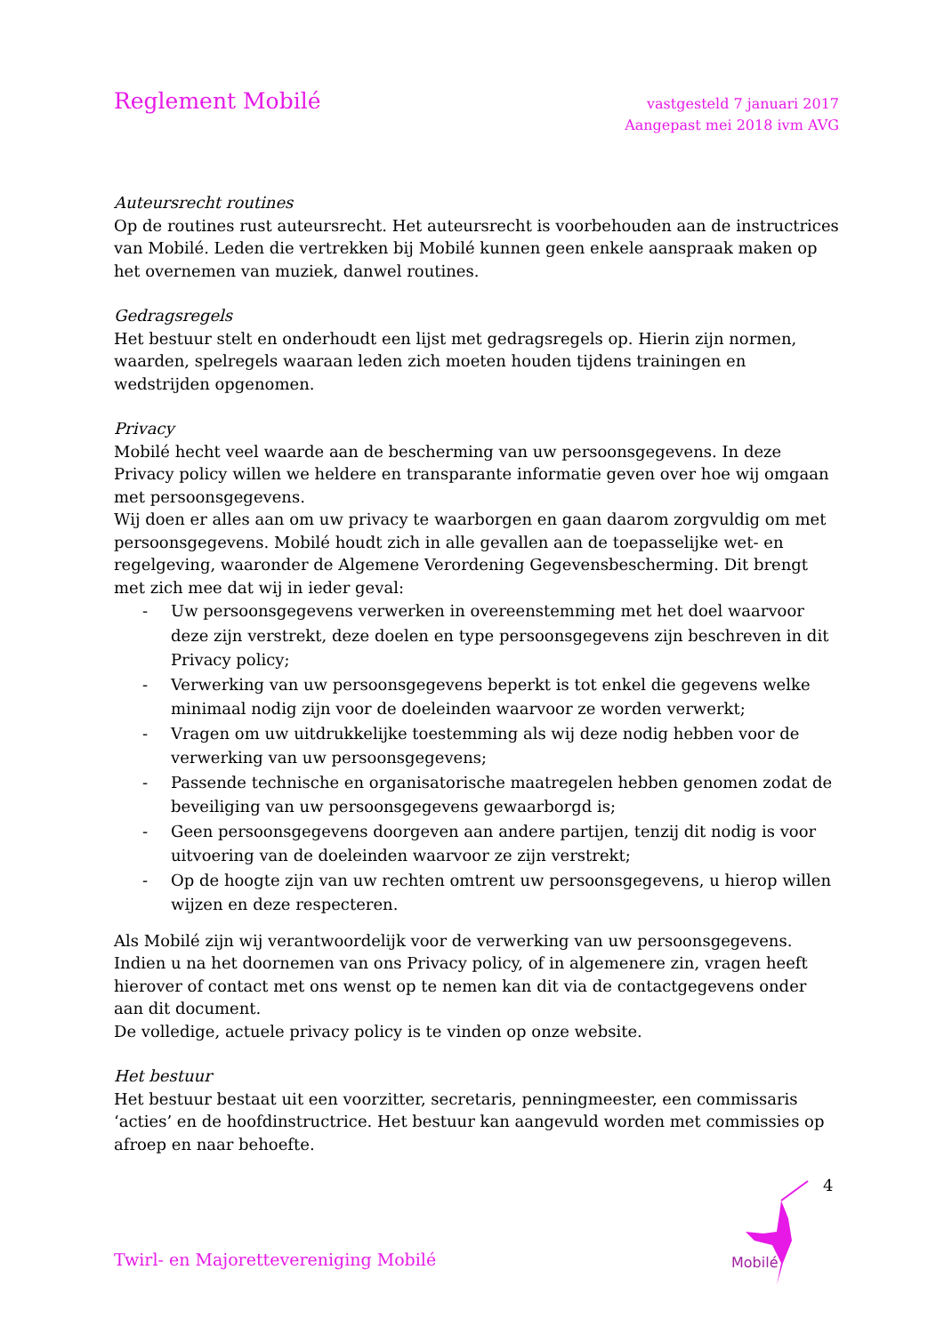Reglement Mobilé
vastgesteld 7 januari 2017
Aangepast mei 2018 ivm AVG
Auteursrecht routines
Op de routines rust auteursrecht. Het auteursrecht is voorbehouden aan de instructrices van Mobilé. Leden die vertrekken bij Mobilé kunnen geen enkele aanspraak maken op het overnemen van muziek, danwel routines.
Gedragsregels
Het bestuur stelt en onderhoudt een lijst met gedragsregels op. Hierin zijn normen, waarden, spelregels waaraan leden zich moeten houden tijdens trainingen en wedstrijden opgenomen.
Privacy
Mobilé hecht veel waarde aan de bescherming van uw persoonsgegevens. In deze Privacy policy willen we heldere en transparante informatie geven over hoe wij omgaan met persoonsgegevens.
Wij doen er alles aan om uw privacy te waarborgen en gaan daarom zorgvuldig om met persoonsgegevens. Mobilé houdt zich in alle gevallen aan de toepasselijke wet- en regelgeving, waaronder de Algemene Verordening Gegevensbescherming. Dit brengt met zich mee dat wij in ieder geval:
- Uw persoonsgegevens verwerken in overeenstemming met het doel waarvoor deze zijn verstrekt, deze doelen en type persoonsgegevens zijn beschreven in dit Privacy policy;
- Verwerking van uw persoonsgegevens beperkt is tot enkel die gegevens welke minimaal nodig zijn voor de doeleinden waarvoor ze worden verwerkt;
- Vragen om uw uitdrukkelijke toestemming als wij deze nodig hebben voor de verwerking van uw persoonsgegevens;
- Passende technische en organisatorische maatregelen hebben genomen zodat de beveiliging van uw persoonsgegevens gewaarborgd is;
- Geen persoonsgegevens doorgeven aan andere partijen, tenzij dit nodig is voor uitvoering van de doeleinden waarvoor ze zijn verstrekt;
- Op de hoogte zijn van uw rechten omtrent uw persoonsgegevens, u hierop willen wijzen en deze respecteren.
Als Mobilé zijn wij verantwoordelijk voor de verwerking van uw persoonsgegevens. Indien u na het doornemen van ons Privacy policy, of in algemenere zin, vragen heeft hierover of contact met ons wenst op te nemen kan dit via de contactgegevens onder aan dit document.
De volledige, actuele privacy policy is te vinden op onze website.
Het bestuur
Het bestuur bestaat uit een voorzitter, secretaris, penningmeester, een commissaris ‘acties’ en de hoofdinstructrice. Het bestuur kan aangevuld worden met commissies op afroep en naar behoefte.
4
Mobilé
Twirl- en Majorettevereniging Mobilé